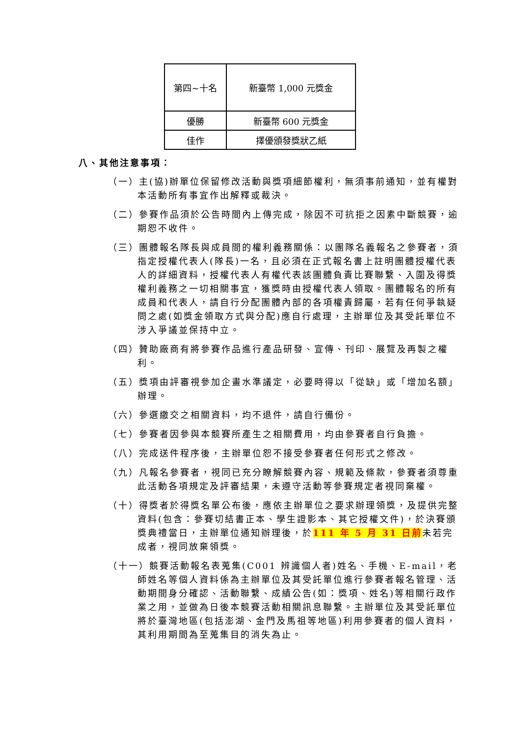| 第四~十名 | 新臺幣 1,000 元獎金 |
| 優勝 | 新臺幣 600 元獎金 |
| 佳作 | 擇優頒發獎狀乙紙 |
八、其他注意事項：
（一）主(協)辦單位保留修改活動與獎項細節權利，無須事前通知，並有權對本活動所有事宜作出解釋或裁決。
（二）參賽作品須於公告時間內上傳完成，除因不可抗拒之因素中斷競賽，逾期恕不收件。
（三）團體報名隊長與成員間的權利義務關係：以團隊名義報名之參賽者，須指定授權代表人(隊長)一名，且必須在正式報名書上註明團體授權代表人的詳細資料，授權代表人有權代表該團體負責比賽聯繫、入圍及得獎權利義務之一切相關事宜，獲獎時由授權代表人領取。團體報名的所有成員和代表人，請自行分配團體內部的各項權責歸屬，若有任何爭執疑問之處(如獎金領取方式與分配)應自行處理，主辦單位及其受託單位不涉入爭議並保持中立。
（四）贊助廠商有將參賽作品進行產品研發、宣傳、刊印、展覽及再製之權利。
（五）獎項由評審視參加企畫水準議定，必要時得以「從缺」或「增加名額」辦理。
（六）參選繳交之相關資料，均不退件，請自行備份。
（七）參賽者因參與本競賽所產生之相關費用，均由參賽者自行負擔。
（八）完成送件程序後，主辦單位恕不接受參賽者任何形式之修改。
（九）凡報名參賽者，視同已充分瞭解競賽內容、規範及條款，參賽者須尊重此活動各項規定及評審結果，未遵守活動等參賽規定者視同棄權。
（十）得獎者於得獎名單公布後，應依主辦單位之要求辦理領獎，及提供完整資料(包含：參賽切結書正本、學生證影本、其它授權文件)，於決賽頒獎典禮當日，主辦單位通知辦理後，於111 年 5 月 31 日前未若完成者，視同放棄領獎。
（十一）競賽活動報名表蒐集(C001 辨識個人者)姓名、手機、E-mail，老師姓名等個人資料係為主辦單位及其受託單位進行參賽者報名管理、活動期間身分確認、活動聯繫、成績公告(如：獎項、姓名)等相關行政作業之用，並做為日後本競賽活動相關訊息聯繫。主辦單位及其受託單位將於臺灣地區(包括澎湖、金門及馬祖等地區)利用參賽者的個人資料，其利用期間為至蒐集目的消失為止。